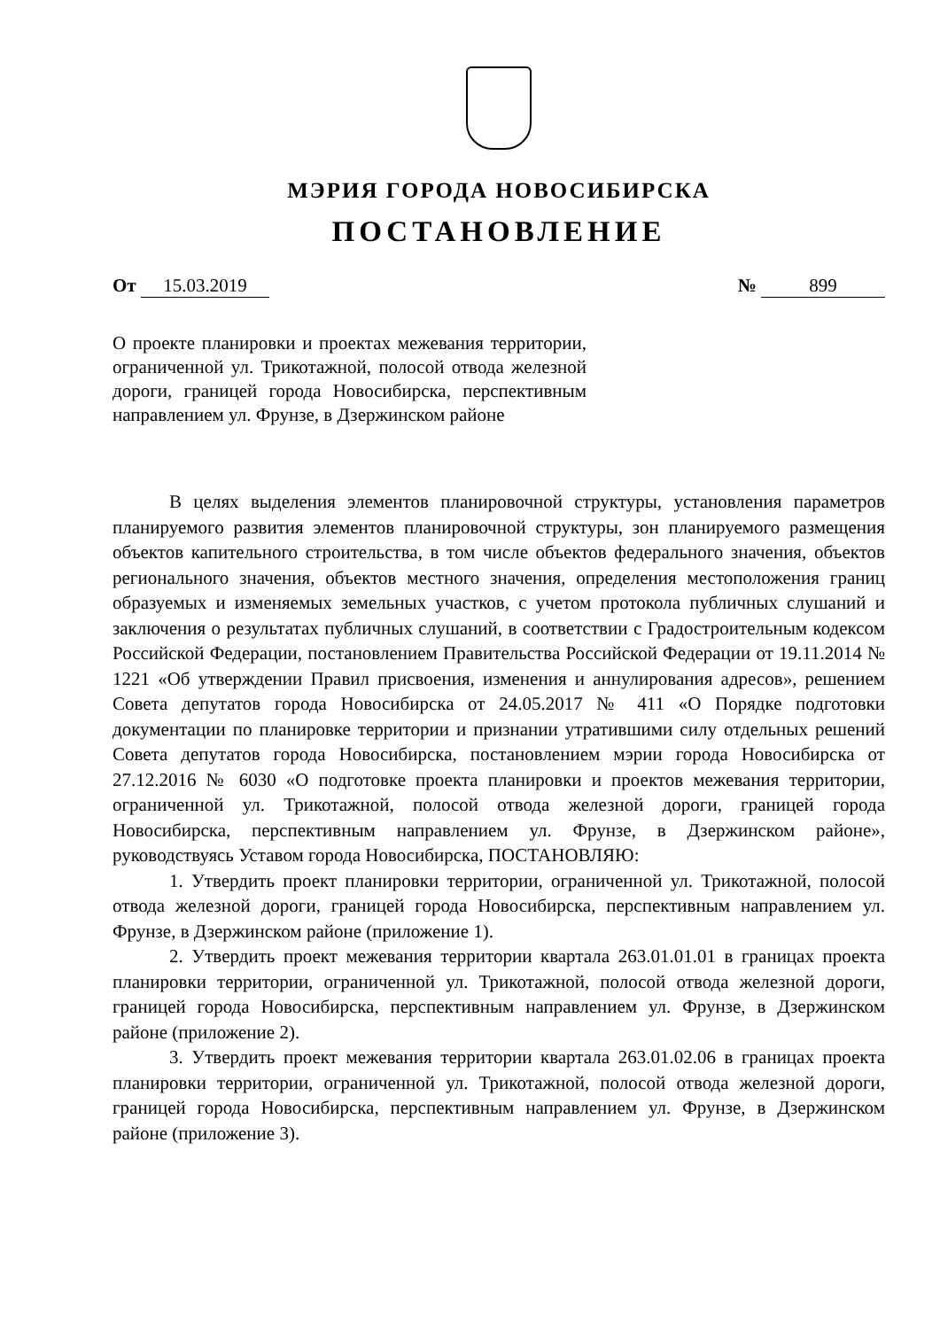МЭРИЯ ГОРОДА НОВОСИБИРСКА
ПОСТАНОВЛЕНИЕ
От 15.03.2019 № 899
О проекте планировки и проектах межевания территории, ограниченной ул. Трикотажной, полосой отвода железной дороги, границей города Новосибирска, перспективным направлением ул. Фрунзе, в Дзержинском районе
В целях выделения элементов планировочной структуры, установления параметров планируемого развития элементов планировочной структуры, зон планируемого размещения объектов капительного строительства, в том числе объектов федерального значения, объектов регионального значения, объектов местного значения, определения местоположения границ образуемых и изменяемых земельных участков, с учетом протокола публичных слушаний и заключения о результатах публичных слушаний, в соответствии с Градостроительным кодексом Российской Федерации, постановлением Правительства Российской Федерации от 19.11.2014 № 1221 «Об утверждении Правил присвоения, изменения и аннулирования адресов», решением Совета депутатов города Новосибирска от 24.05.2017 № 411 «О Порядке подготовки документации по планировке территории и признании утратившими силу отдельных решений Совета депутатов города Новосибирска, постановлением мэрии города Новосибирска от 27.12.2016 № 6030 «О подготовке проекта планировки и проектов межевания территории, ограниченной ул. Трикотажной, полосой отвода железной дороги, границей города Новосибирска, перспективным направлением ул. Фрунзе, в Дзержинском районе», руководствуясь Уставом города Новосибирска, ПОСТАНОВЛЯЮ:
1. Утвердить проект планировки территории, ограниченной ул. Трикотажной, полосой отвода железной дороги, границей города Новосибирска, перспективным направлением ул. Фрунзе, в Дзержинском районе (приложение 1).
2. Утвердить проект межевания территории квартала 263.01.01.01 в границах проекта планировки территории, ограниченной ул. Трикотажной, полосой отвода железной дороги, границей города Новосибирска, перспективным направлением ул. Фрунзе, в Дзержинском районе (приложение 2).
3. Утвердить проект межевания территории квартала 263.01.02.06 в границах проекта планировки территории, ограниченной ул. Трикотажной, полосой отвода железной дороги, границей города Новосибирска, перспективным направлением ул. Фрунзе, в Дзержинском районе (приложение 3).